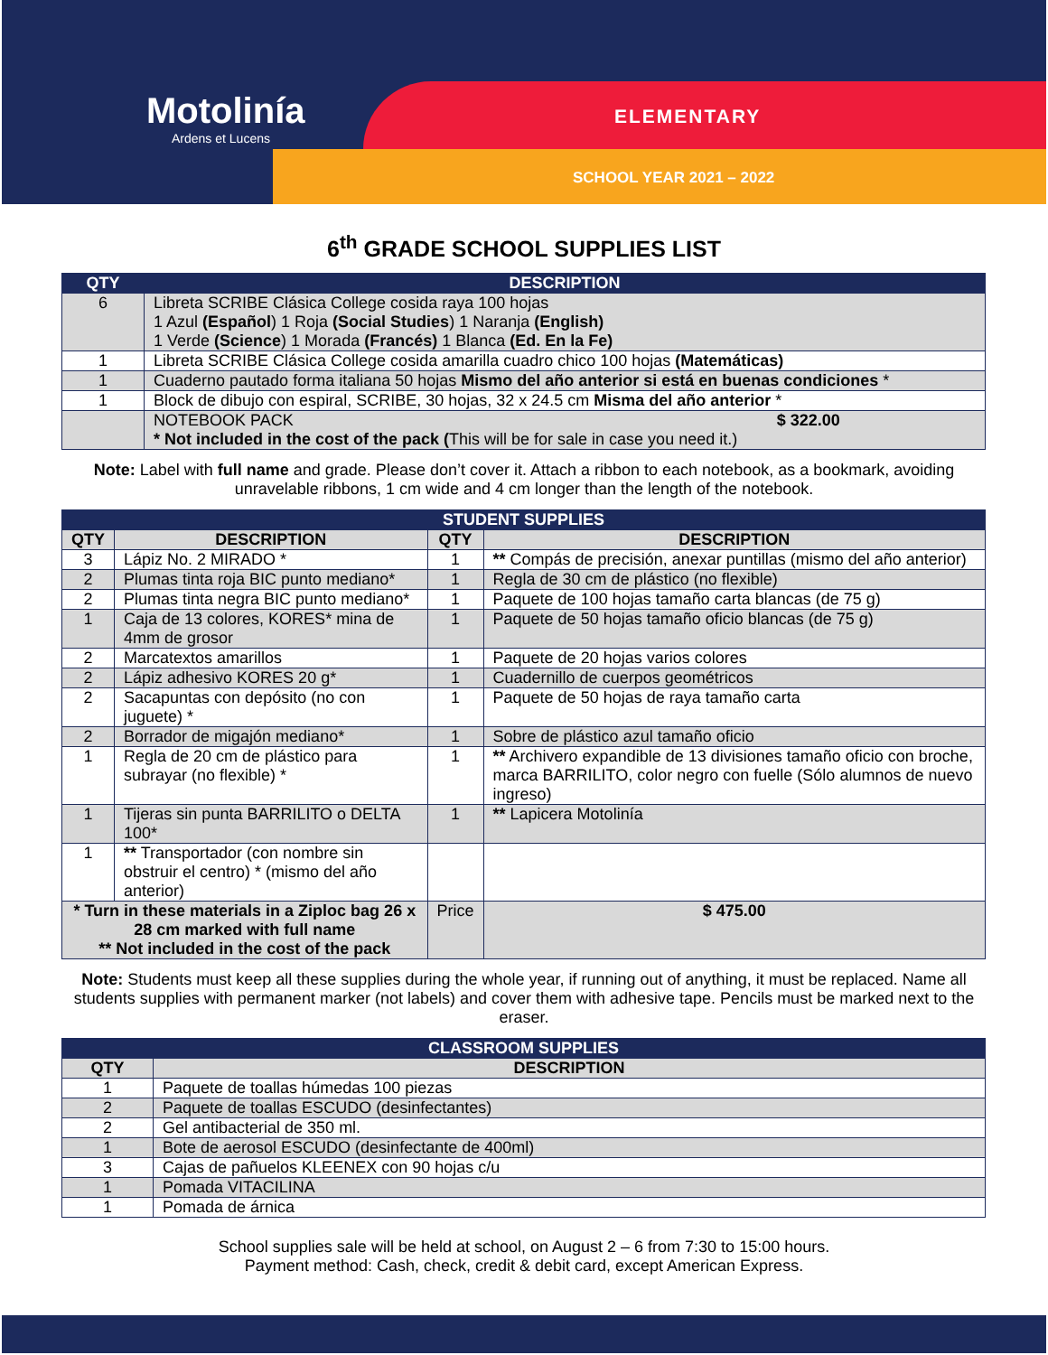Motolinía
Ardens et Lucens
ELEMENTARY
SCHOOL YEAR 2021 – 2022
6<sup>th</sup> GRADE SCHOOL SUPPLIES LIST
| QTY | DESCRIPTION |
| --- | --- |
| 6 | Libreta SCRIBE Clásica College cosida raya 100 hojas 1 Azul (Español ) 1 Roja (Social Studies ) 1 Naranja (English) 1 Verde (Science ) 1 Morada (Francés) 1 Blanca (Ed. En la Fe) |
| 1 | Libreta SCRIBE Clásica College cosida amarilla cuadro chico 100 hojas (Matemáticas) |
| 1 | Cuaderno pautado forma italiana 50 hojas Mismo del año anterior si está en buenas condiciones * |
| 1 | Block de dibujo con espiral, SCRIBE, 30 hojas, 32 x 24.5 cm Misma del año anterior * |
| | NOTEBOOK PACK $ 322.00 * Not included in the cost of the pack ( This will be for sale in case you need it.) |
Note: Label with full name and grade. Please don’t cover it. Attach a ribbon to each notebook, as a bookmark, avoiding unravelable ribbons, 1 cm wide and 4 cm longer than the length of the notebook.
| STUDENT SUPPLIES | | | | |
| --- | --- | --- | --- | --- |
| QTY | DESCRIPTION | QTY | DESCRIPTION | |
| 3 | Lápiz No. 2 MIRADO * | 1 | ** Compás de precisión, anexar puntillas (mismo del año anterior) | |
| 2 | Plumas tinta roja BIC punto mediano* | 1 | Regla de 30 cm de plástico (no flexible) | |
| 2 | Plumas tinta negra BIC punto mediano* | 1 | Paquete de 100 hojas tamaño carta blancas (de 75 g) | |
| 1 | Caja de 13 colores, KORES* mina de 4mm de grosor | 1 | Paquete de 50 hojas tamaño oficio blancas (de 75 g) | |
| 2 | Marcatextos amarillos | 1 | Paquete de 20 hojas varios colores | |
| 2 | Lápiz adhesivo KORES 20 g* | 1 | Cuadernillo de cuerpos geométricos | |
| 2 | Sacapuntas con depósito (no con juguete) * | 1 | Paquete de 50 hojas de raya tamaño carta | |
| 2 | Borrador de migajón mediano* | 1 | Sobre de plástico azul tamaño oficio | |
| 1 | Regla de 20 cm de plástico para subrayar (no flexible) * | 1 | ** Archivero expandible de 13 divisiones tamaño oficio con broche, marca BARRILITO, color negro con fuelle (Sólo alumnos de nuevo ingreso) | |
| 1 | Tijeras sin punta BARRILITO o DELTA 100* | 1 | ** Lapicera Motolinía | |
| 1 | ** Transportador (con nombre sin obstruir el centro) * (mismo del año anterior) | | | |
| * Turn in these materials in a Ziploc bag 26 x 28 cm marked with full name ** Not included in the cost of the pack | | Price | | $ 475.00 |
Note: Students must keep all these supplies during the whole year, if running out of anything, it must be replaced. Name all students supplies with permanent marker (not labels) and cover them with adhesive tape. Pencils must be marked next to the eraser.
| CLASSROOM SUPPLIES | |
| --- | --- |
| QTY | DESCRIPTION |
| 1 | Paquete de toallas húmedas 100 piezas |
| 2 | Paquete de toallas ESCUDO (desinfectantes) |
| 2 | Gel antibacterial de 350 ml. |
| 1 | Bote de aerosol ESCUDO (desinfectante de 400ml) |
| 3 | Cajas de pañuelos KLEENEX con 90 hojas c/u |
| 1 | Pomada VITACILINA |
| 1 | Pomada de árnica |
School supplies sale will be held at school, on August 2 – 6 from 7:30 to 15:00 hours.
Payment method: Cash, check, credit & debit card, except American Express.